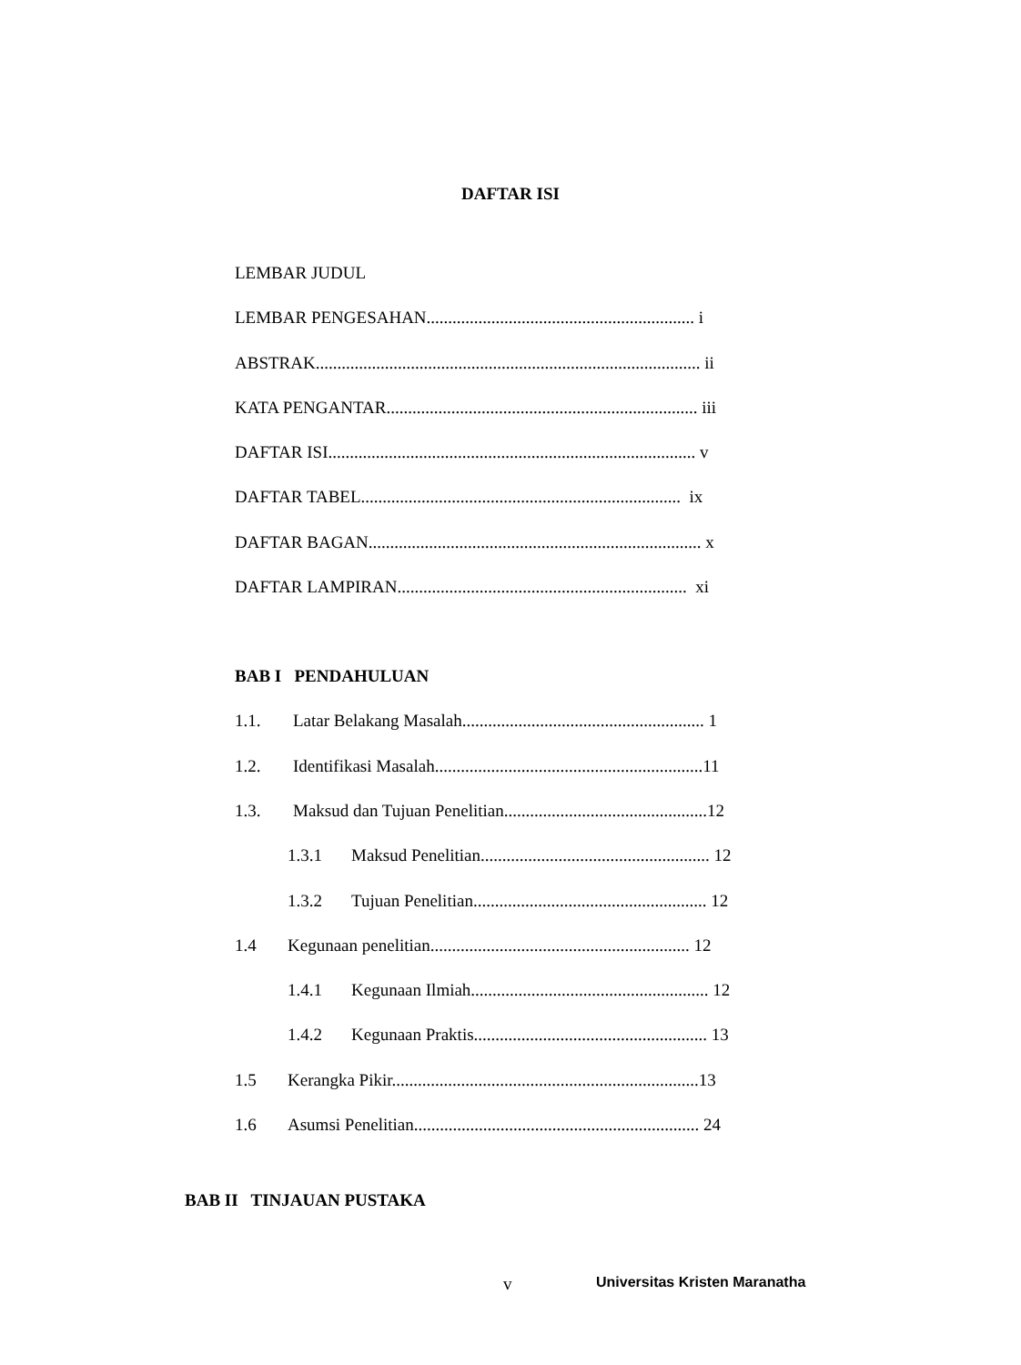DAFTAR ISI
LEMBAR JUDUL
LEMBAR PENGESAHAN.............................................................. i
ABSTRAK......................................................................................... ii
KATA PENGANTAR........................................................................ iii
DAFTAR ISI..................................................................................... v
DAFTAR TABEL.......................................................................... ix
DAFTAR BAGAN............................................................................. x
DAFTAR LAMPIRAN................................................................... xi
BAB I PENDAHULUAN
1.1. Latar Belakang Masalah........................................................ 1
1.2. Identifikasi Masalah..............................................................11
1.3. Maksud dan Tujuan Penelitian...............................................12
1.3.1 Maksud Penelitian..................................................... 12
1.3.2 Tujuan Penelitian...................................................... 12
1.4 Kegunaan penelitian............................................................ 12
1.4.1 Kegunaan Ilmiah....................................................... 12
1.4.2 Kegunaan Praktis...................................................... 13
1.5 Kerangka Pikir.......................................................................13
1.6 Asumsi Penelitian.................................................................. 24
BAB II TINJAUAN PUSTAKA
v Universitas Kristen Maranatha